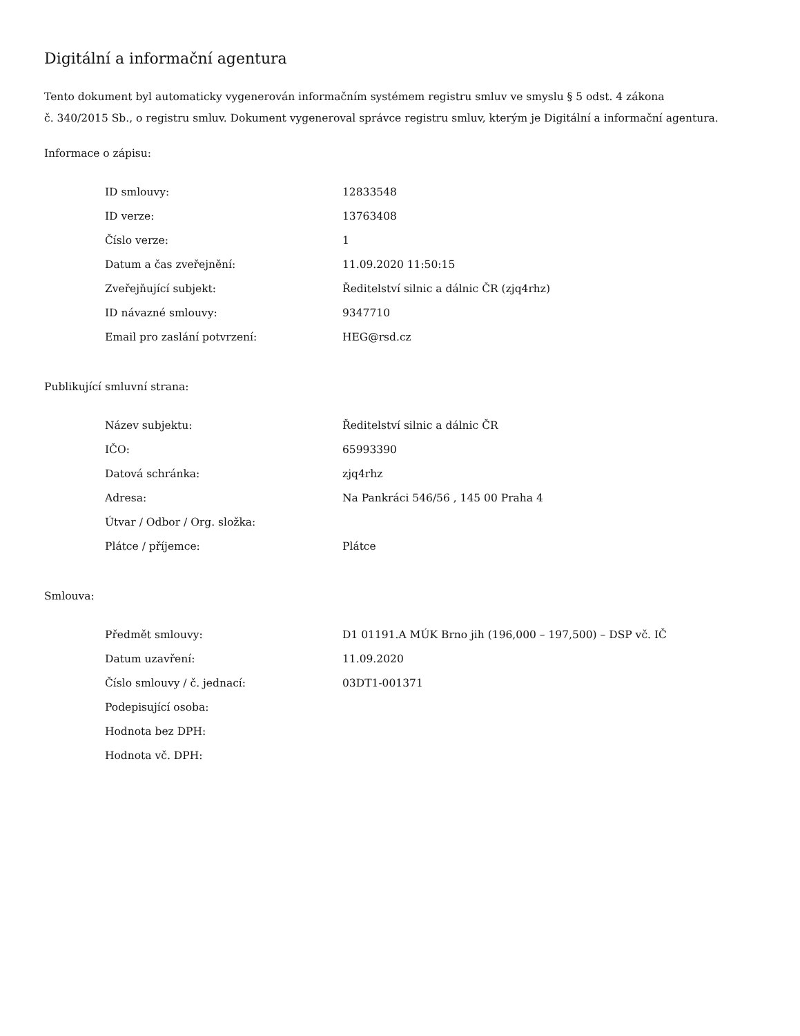Digitální a informační agentura
Tento dokument byl automaticky vygenerován informačním systémem registru smluv ve smyslu § 5 odst. 4 zákona
č. 340/2015 Sb., o registru smluv. Dokument vygeneroval správce registru smluv, kterým je Digitální a informační agentura.
Informace o zápisu:
| ID smlouvy: | 12833548 |
| ID verze: | 13763408 |
| Číslo verze: | 1 |
| Datum a čas zveřejnění: | 11.09.2020 11:50:15 |
| Zveřejňující subjekt: | Ředitelství silnic a dálnic ČR (zjq4rhz) |
| ID návazné smlouvy: | 9347710 |
| Email pro zaslání potvrzení: | HEG@rsd.cz |
Publikující smluvní strana:
| Název subjektu: | Ředitelství silnic a dálnic ČR |
| IČO: | 65993390 |
| Datová schránka: | zjq4rhz |
| Adresa: | Na Pankráci 546/56 , 145 00 Praha 4 |
| Útvar / Odbor / Org. složka: | |
| Plátce / příjemce: | Plátce |
Smlouva:
| Předmět smlouvy: | D1 01191.A MÚK Brno jih (196,000 – 197,500) – DSP vč. IČ |
| Datum uzavření: | 11.09.2020 |
| Číslo smlouvy / č. jednací: | 03DT1-001371 |
| Podepisující osoba: | |
| Hodnota bez DPH: | |
| Hodnota vč. DPH: | |